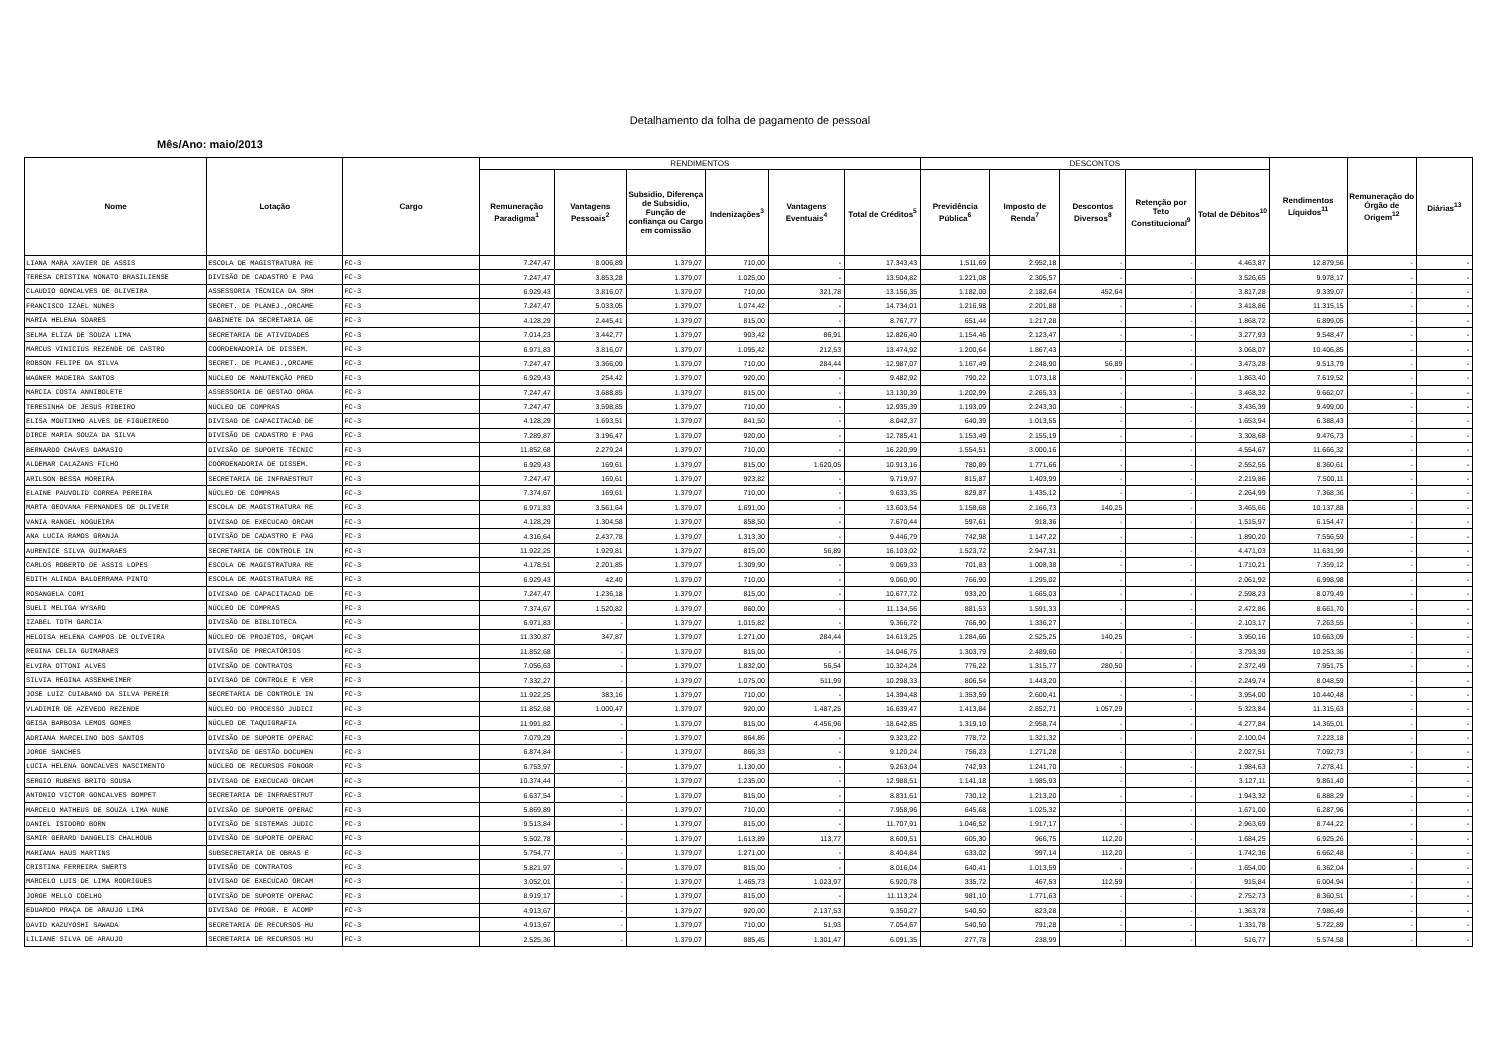Detalhamento da folha de pagamento de pessoal
Mês/Ano: maio/2013
| Nome | Lotação | Cargo | RENDIMENTOS | | | | | | DESCONTOS | | | | | Rendimentos Líquidos<sup>11</sup> | Remuneração do Órgão de Origem<sup>12</sup> | Diárias<sup>13</sup> |
| --- | --- | --- | --- | --- | --- | --- | --- | --- | --- | --- | --- | --- | --- | --- | --- | --- |
| | | | Remuneração Paradigma<sup>1</sup> | Vantagens Pessoais<sup>2</sup> | Subsidio, Diferença de Subsidio, Função de confiança ou Cargo em comissão | Indenizações<sup>3</sup> | Vantagens Eventuais<sup>4</sup> | Total de Créditos<sup>5</sup> | Previdência Pública<sup>6</sup> | Imposto de Renda<sup>7</sup> | Descontos Diversos<sup>8</sup> | Retenção por Teto Constitucional<sup>9</sup> | Total de Débitos<sup>10</sup> | | | |
| LIANA MARA XAVIER DE ASSIS | ESCOLA DE MAGISTRATURA RE | FC-3 | 7.247,47 | 8.006,89 | 1.379,07 | 710,00 | - | 17.343,43 | 1.511,69 | 2.952,18 | - | - | 4.463,87 | 12.879,56 | - | - |
| TERESA CRISTINA NONATO BRASILIENSE | DIVISÃO DE CADASTRO E PAG | FC-3 | 7.247,47 | 3.853,28 | 1.379,07 | 1.025,00 | - | 13.504,82 | 1.221,08 | 2.305,57 | - | - | 3.526,65 | 9.978,17 | - | - |
| CLAUDIO GONCALVES DE OLIVEIRA | ASSESSORIA TÉCNICA DA SRH | FC-3 | 6.929,43 | 3.816,07 | 1.379,07 | 710,00 | 321,78 | 13.156,35 | 1.182,00 | 2.182,64 | 452,64 | - | 3.817,28 | 9.339,07 | - | - |
| FRANCISCO IZAEL NUNES | SECRET. DE PLANEJ.,ORCAME | FC-3 | 7.247,47 | 5.033,05 | 1.379,07 | 1.074,42 | - | 14.734,01 | 1.216,98 | 2.201,88 | - | - | 3.418,86 | 11.315,15 | - | - |
| MARIA HELENA SOARES | GABINETE DA SECRETARIA GE | FC-3 | 4.128,29 | 2.445,41 | 1.379,07 | 815,00 | - | 8.767,77 | 651,44 | 1.217,28 | - | - | 1.868,72 | 6.899,05 | - | - |
| SELMA ELIZA DE SOUZA LIMA | SECRETARIA DE ATIVIDADES | FC-3 | 7.014,23 | 3.442,77 | 1.379,07 | 903,42 | 86,91 | 12.826,40 | 1.154,46 | 2.123,47 | - | - | 3.277,93 | 9.548,47 | - | - |
| MARCUS VINICIUS REZENDE DE CASTRO | COORDENADORIA DE DISSEM. | FC-3 | 6.971,83 | 3.816,07 | 1.379,07 | 1.095,42 | 212,53 | 13.474,92 | 1.200,64 | 1.867,43 | - | - | 3.068,07 | 10.406,85 | - | - |
| ROBSON FELIPE DA SILVA | SECRET. DE PLANEJ.,ORCAME | FC-3 | 7.247,47 | 3.366,09 | 1.379,07 | 710,00 | 284,44 | 12.987,07 | 1.167,49 | 2.248,90 | 56,89 | - | 3.473,28 | 9.513,79 | - | - |
| WAGNER MADEIRA SANTOS | NÚCLEO DE MANUTENÇÃO PRED | FC-3 | 6.929,43 | 254,42 | 1.379,07 | 920,00 | - | 9.482,92 | 790,22 | 1.073,18 | - | - | 1.863,40 | 7.619,52 | - | - |
| MARCIA COSTA ANNIBOLETE | ASSESSORIA DE GESTAO ORGA | FC-3 | 7.247,47 | 3.688,85 | 1.379,07 | 815,00 | - | 13.130,39 | 1.202,99 | 2.265,33 | - | - | 3.468,32 | 9.662,07 | - | - |
| TERESINHA DE JESUS RIBEIRO | NÚCLEO DE COMPRAS | FC-3 | 7.247,47 | 3.598,85 | 1.379,07 | 710,00 | - | 12.935,39 | 1.193,09 | 2.243,30 | - | - | 3.436,39 | 9.499,00 | - | - |
| ELISA MOUTINHO ALVES DE FIGUEIREDO | DIVISAO DE CAPACITACAO DE | FC-3 | 4.128,29 | 1.693,51 | 1.379,07 | 841,50 | - | 8.042,37 | 640,39 | 1.013,55 | - | - | 1.653,94 | 6.388,43 | - | - |
| DIRCE MARIA SOUZA DA SILVA | DIVISÃO DE CADASTRO E PAG | FC-3 | 7.289,87 | 3.196,47 | 1.379,07 | 920,00 | - | 12.785,41 | 1.153,49 | 2.155,19 | - | - | 3.308,68 | 9.476,73 | - | - |
| BERNARDO CHAVES DAMASIO | DIVISÃO DE SUPORTE TÉCNIC | FC-3 | 11.852,68 | 2.279,24 | 1.379,07 | 710,00 | - | 16.220,99 | 1.554,51 | 3.000,16 | - | - | 4.554,67 | 11.666,32 | - | - |
| ALDEMAR CALAZANS FILHO | COORDENADORIA DE DISSEM. | FC-3 | 6.929,43 | 169,61 | 1.379,07 | 815,00 | 1.620,05 | 10.913,16 | 780,89 | 1.771,66 | - | - | 2.552,55 | 8.360,61 | - | - |
| ARILSON BESSA MOREIRA | SECRETARIA DE INFRAESTRUT | FC-3 | 7.247,47 | 169,61 | 1.379,07 | 923,82 | - | 9.719,97 | 815,87 | 1.403,99 | - | - | 2.219,86 | 7.500,11 | - | - |
| ELAINE PAUVOLID CORREA PEREIRA | NÚCLEO DE COMPRAS | FC-3 | 7.374,67 | 169,61 | 1.379,07 | 710,00 | - | 9.633,35 | 829,87 | 1.435,12 | - | - | 2.264,99 | 7.368,36 | - | - |
| MARTA GEOVANA FERNANDES DE OLIVEIR | ESCOLA DE MAGISTRATURA RE | FC-3 | 6.971,83 | 3.561,64 | 1.379,07 | 1.691,00 | - | 13.603,54 | 1.158,68 | 2.166,73 | 140,25 | - | 3.465,66 | 10.137,88 | - | - |
| VANIA RANGEL NOGUEIRA | DIVISAO DE EXECUCAO ORCAM | FC-3 | 4.128,29 | 1.304,58 | 1.379,07 | 858,50 | - | 7.670,44 | 597,61 | 918,36 | - | - | 1.515,97 | 6.154,47 | - | - |
| ANA LUCIA RAMOS GRANJA | DIVISÃO DE CADASTRO E PAG | FC-3 | 4.316,64 | 2.437,78 | 1.379,07 | 1.313,30 | - | 9.446,79 | 742,98 | 1.147,22 | - | - | 1.890,20 | 7.556,59 | - | - |
| AURENICE SILVA GUIMARAES | SECRETARIA DE CONTROLE IN | FC-3 | 11.922,25 | 1.929,81 | 1.379,07 | 815,00 | 56,89 | 16.103,02 | 1.523,72 | 2.947,31 | - | - | 4.471,03 | 11.631,99 | - | - |
| CARLOS ROBERTO DE ASSIS LOPES | ESCOLA DE MAGISTRATURA RE | FC-3 | 4.178,51 | 2.201,85 | 1.379,07 | 1.309,90 | - | 9.069,33 | 701,83 | 1.008,38 | - | - | 1.710,21 | 7.359,12 | - | - |
| EDITH ALINDA BALDERRAMA PINTO | ESCOLA DE MAGISTRATURA RE | FC-3 | 6.929,43 | 42,40 | 1.379,07 | 710,00 | - | 9.060,90 | 766,90 | 1.295,02 | - | - | 2.061,92 | 6.998,98 | - | - |
| ROSANGELA CORI | DIVISAO DE CAPACITACAO DE | FC-3 | 7.247,47 | 1.236,18 | 1.379,07 | 815,00 | - | 10.677,72 | 933,20 | 1.665,03 | - | - | 2.598,23 | 8.079,49 | - | - |
| SUELI MELIGA WYSARD | NÚCLEO DE COMPRAS | FC-3 | 7.374,67 | 1.520,82 | 1.379,07 | 860,00 | - | 11.134,56 | 881,53 | 1.591,33 | - | - | 2.472,86 | 8.661,70 | - | - |
| IZABEL TOTH GARCIA | DIVISÃO DE BIBLIOTECA | FC-3 | 6.971,83 | - | 1.379,07 | 1.015,82 | - | 9.366,72 | 766,90 | 1.336,27 | - | - | 2.103,17 | 7.263,55 | - | - |
| HELOISA HELENA CAMPOS DE OLIVEIRA | NÚCLEO DE PROJETOS, ORÇAM | FC-3 | 11.330,87 | 347,87 | 1.379,07 | 1.271,00 | 284,44 | 14.613,25 | 1.284,66 | 2.525,25 | 140,25 | - | 3.950,16 | 10.663,09 | - | - |
| REGINA CELIA GUIMARAES | DIVISÃO DE PRECATÓRIOS | FC-3 | 11.852,68 | - | 1.379,07 | 815,00 | - | 14.046,75 | 1.303,79 | 2.489,60 | - | - | 3.793,39 | 10.253,36 | - | - |
| ELVIRA OTTONI ALVES | DIVISÃO DE CONTRATOS | FC-3 | 7.056,63 | - | 1.379,07 | 1.832,00 | 56,54 | 10.324,24 | 776,22 | 1.315,77 | 280,50 | - | 2.372,49 | 7.951,75 | - | - |
| SILVIA REGINA ASSENHEIMER | DIVISAO DE CONTROLE E VER | FC-3 | 7.332,27 | - | 1.379,07 | 1.075,00 | 511,99 | 10.298,33 | 806,54 | 1.443,20 | - | - | 2.249,74 | 8.048,59 | - | - |
| JOSE LUIZ CUIABANO DA SILVA PEREIR | SECRETARIA DE CONTROLE IN | FC-3 | 11.922,25 | 383,16 | 1.379,07 | 710,00 | - | 14.394,48 | 1.353,59 | 2.600,41 | - | - | 3.954,00 | 10.440,48 | - | - |
| VLADIMIR DE AZEVEDO REZENDE | NÚCLEO DO PROCESSO JUDICI | FC-3 | 11.852,68 | 1.000,47 | 1.379,07 | 920,00 | 1.487,25 | 16.639,47 | 1.413,84 | 2.852,71 | 1.057,29 | - | 5.323,84 | 11.315,63 | - | - |
| GEISA BARBOSA LEMOS GOMES | NÚCLEO DE TAQUIGRAFIA | FC-3 | 11.991,82 | - | 1.379,07 | 815,00 | 4.456,96 | 18.642,85 | 1.319,10 | 2.958,74 | - | - | 4.277,84 | 14.365,01 | - | - |
| ADRIANA MARCELINO DOS SANTOS | DIVISÃO DE SUPORTE OPERAC | FC-3 | 7.079,29 | - | 1.379,07 | 864,86 | - | 9.323,22 | 778,72 | 1.321,32 | - | - | 2.100,04 | 7.223,18 | - | - |
| JORGE SANCHES | DIVISÃO DE GESTÃO DOCUMEN | FC-3 | 6.874,84 | - | 1.379,07 | 866,33 | - | 9.120,24 | 756,23 | 1.271,28 | - | - | 2.027,51 | 7.092,73 | - | - |
| LUCIA HELENA GONCALVES NASCIMENTO | NÚCLEO DE RECURSOS FONOGR | FC-3 | 6.753,97 | - | 1.379,07 | 1.130,00 | - | 9.263,04 | 742,93 | 1.241,70 | - | - | 1.984,63 | 7.278,41 | - | - |
| SERGIO RUBENS BRITO SOUSA | DIVISAO DE EXECUCAO ORCAM | FC-3 | 10.374,44 | - | 1.379,07 | 1.235,00 | - | 12.988,51 | 1.141,18 | 1.985,93 | - | - | 3.127,11 | 9.861,40 | - | - |
| ANTONIO VICTOR GONCALVES BOMPET | SECRETARIA DE INFRAESTRUT | FC-3 | 6.637,54 | - | 1.379,07 | 815,00 | - | 8.831,61 | 730,12 | 1.213,20 | - | - | 1.943,32 | 6.888,29 | - | - |
| MARCELO MATHEUS DE SOUZA LIMA NUNE | DIVISÃO DE SUPORTE OPERAC | FC-3 | 5.869,89 | - | 1.379,07 | 710,00 | - | 7.958,96 | 645,68 | 1.025,32 | - | - | 1.671,00 | 6.287,96 | - | - |
| DANIEL ISIDORO BORN | DIVISÃO DE SISTEMAS JUDIC | FC-3 | 9.513,84 | - | 1.379,07 | 815,00 | - | 11.707,91 | 1.046,52 | 1.917,17 | - | - | 2.963,69 | 8.744,22 | - | - |
| SAMIR GERARD DANGELIS CHALHOUB | DIVISÃO DE SUPORTE OPERAC | FC-3 | 5.502,78 | - | 1.379,07 | 1.613,89 | 113,77 | 8.609,51 | 605,30 | 966,75 | 112,20 | - | 1.684,25 | 6.925,26 | - | - |
| MARIANA HAUS MARTINS | SUBSECRETARIA DE OBRAS E | FC-3 | 5.754,77 | - | 1.379,07 | 1.271,00 | - | 8.404,84 | 633,02 | 997,14 | 112,20 | - | 1.742,36 | 6.662,48 | - | - |
| CRISTINA FERREIRA SWERTS | DIVISÃO DE CONTRATOS | FC-3 | 5.821,97 | - | 1.379,07 | 815,00 | - | 8.016,04 | 640,41 | 1.013,59 | - | - | 1.654,00 | 6.362,04 | - | - |
| MARCELO LUIS DE LIMA RODRIGUES | DIVISAO DE EXECUCAO ORCAM | FC-3 | 3.052,01 | - | 1.379,07 | 1.465,73 | 1.023,97 | 6.920,78 | 335,72 | 467,53 | 112,59 | - | 915,84 | 6.004,94 | - | - |
| JORGE MELLO COELHO | DIVISÃO DE SUPORTE OPERAC | FC-3 | 8.919,17 | - | 1.379,07 | 815,00 | - | 11.113,24 | 981,10 | 1.771,63 | - | - | 2.752,73 | 8.360,51 | - | - |
| EDUARDO PRAÇA DE ARAUJO LIMA | DIVISAO DE PROGR. E ACOMP | FC-3 | 4.913,67 | - | 1.379,07 | 920,00 | 2.137,53 | 9.350,27 | 540,50 | 823,28 | - | - | 1.363,78 | 7.986,49 | - | - |
| DAVID KAZUYOSHI SAWADA | SECRETARIA DE RECURSOS HU | FC-3 | 4.913,67 | - | 1.379,07 | 710,00 | 51,93 | 7.054,67 | 540,50 | 791,28 | - | - | 1.331,78 | 5.722,89 | - | - |
| LILIANE SILVA DE ARAUJO | SECRETARIA DE RECURSOS HU | FC-3 | 2.525,36 | - | 1.379,07 | 885,45 | 1.301,47 | 6.091,35 | 277,78 | 238,99 | - | - | 516,77 | 5.574,58 | - | - |